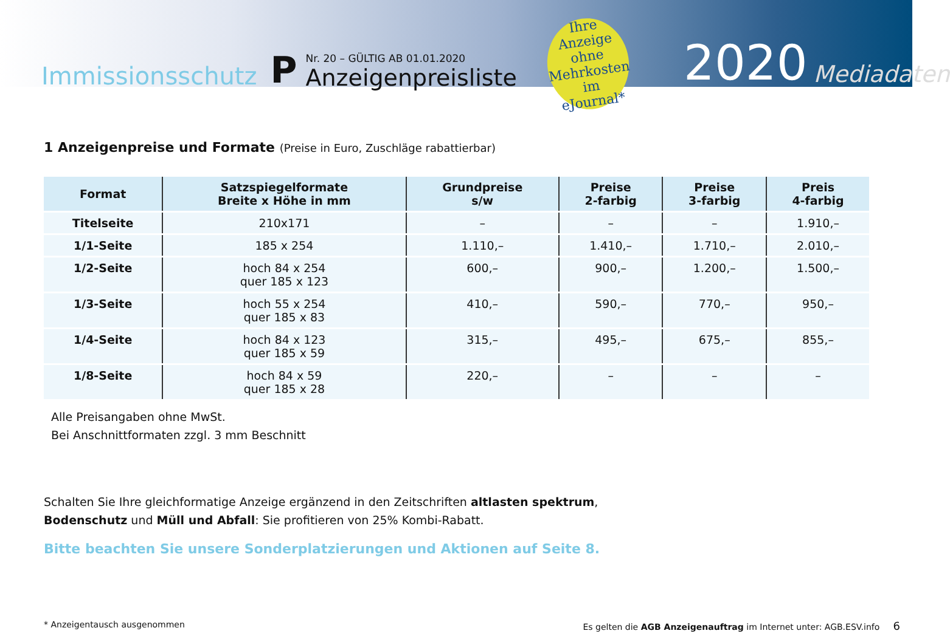Immissionsschutz
P
Nr. 20 – GÜLTIG AB 01.01.2020
Anzeigenpreisliste
Ihre Anzeige
ohne Mehrkosten
im eJournal*
2020
Mediadaten
1 Anzeigenpreise und Formate (Preise in Euro, Zuschläge rabattierbar)
| Format | Satzspiegelformate Breite x Höhe in mm | Grundpreise s/w | Preise 2-farbig | Preise 3-farbig | Preis 4-farbig |
| --- | --- | --- | --- | --- | --- |
| Titelseite | 210x171 | – | – | – | 1.910,– |
| 1/1-Seite | 185 x 254 | 1.110,– | 1.410,– | 1.710,– | 2.010,– |
| 1/2-Seite | hoch 84 x 254 quer 185 x 123 | 600,– | 900,– | 1.200,– | 1.500,– |
| 1/3-Seite | hoch 55 x 254 quer 185 x 83 | 410,– | 590,– | 770,– | 950,– |
| 1/4-Seite | hoch 84 x 123 quer 185 x 59 | 315,– | 495,– | 675,– | 855,– |
| 1/8-Seite | hoch 84 x 59 quer 185 x 28 | 220,– | – | – | – |
Alle Preisangaben ohne MwSt.
Bei Anschnittformaten zzgl. 3 mm Beschnitt
Schalten Sie Ihre gleichformatige Anzeige ergänzend in den Zeitschriften altlasten spektrum,
Bodenschutz und Müll und Abfall: Sie profitieren von 25% Kombi-Rabatt.
Bitte beachten Sie unsere Sonderplatzierungen und Aktionen auf Seite 8.
* Anzeigentausch ausgenommen Es gelten die AGB Anzeigenauftrag im Internet unter: AGB.ESV.info 6